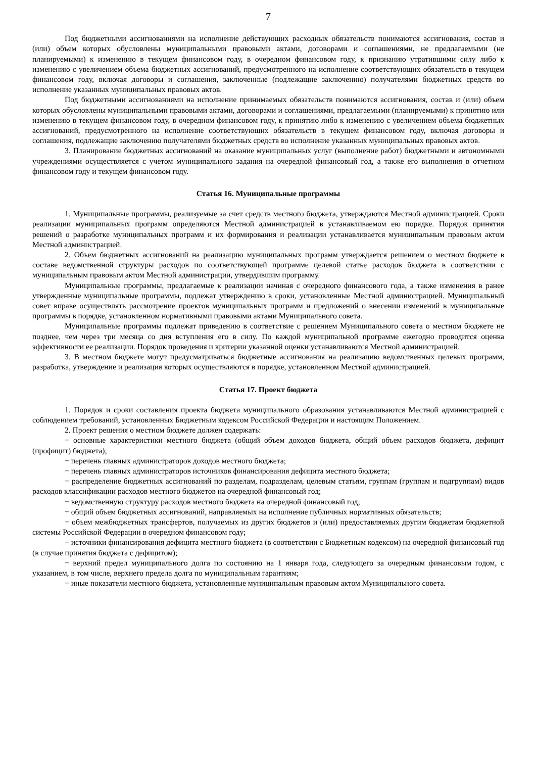7
Под бюджетными ассигнованиями на исполнение действующих расходных обязательств понимаются ассигнования, состав и (или) объем которых обусловлены муниципальными правовыми актами, договорами и соглашениями, не предлагаемыми (не планируемыми) к изменению в текущем финансовом году, в очередном финансовом году, к признанию утратившими силу либо к изменению с увеличением объема бюджетных ассигнований, предусмотренного на исполнение соответствующих обязательств в текущем финансовом году, включая договоры и соглашения, заключенные (подлежащие заключению) получателями бюджетных средств во исполнение указанных муниципальных правовых актов.
Под бюджетными ассигнованиями на исполнение принимаемых обязательств понимаются ассигнования, состав и (или) объем которых обусловлены муниципальными правовыми актами, договорами и соглашениями, предлагаемыми (планируемыми) к принятию или изменению в текущем финансовом году, в очередном финансовом году, к принятию либо к изменению с увеличением объема бюджетных ассигнований, предусмотренного на исполнение соответствующих обязательств в текущем финансовом году, включая договоры и соглашения, подлежащие заключению получателями бюджетных средств во исполнение указанных муниципальных правовых актов.
3. Планирование бюджетных ассигнований на оказание муниципальных услуг (выполнение работ) бюджетными и автономными учреждениями осуществляется с учетом муниципального задания на очередной финансовый год, а также его выполнения в отчетном финансовом году и текущем финансовом году.
Статья 16. Муниципальные программы
1. Муниципальные программы, реализуемые за счет средств местного бюджета, утверждаются Местной администрацией. Сроки реализации муниципальных программ определяются Местной администрацией в устанавливаемом ею порядке. Порядок принятия решений о разработке муниципальных программ и их формирования и реализации устанавливается муниципальным правовым актом Местной администрацией.
2. Объем бюджетных ассигнований на реализацию муниципальных программ утверждается решением о местном бюджете в составе ведомственной структуры расходов по соответствующей программе целевой статье расходов бюджета в соответствии с муниципальным правовым актом Местной администрации, утвердившим программу.
Муниципальные программы, предлагаемые к реализации начиная с очередного финансового года, а также изменения в ранее утвержденные муниципальные программы, подлежат утверждению в сроки, установленные Местной администрацией. Муниципальный совет вправе осуществлять рассмотрение проектов муниципальных программ и предложений о внесении изменений в муниципальные программы в порядке, установленном нормативными правовыми актами Муниципального совета.
Муниципальные программы подлежат приведению в соответствие с решением Муниципального совета о местном бюджете не позднее, чем через три месяца со дня вступления его в силу. По каждой муниципальной программе ежегодно проводится оценка эффективности ее реализации. Порядок проведения и критерии указанной оценки устанавливаются Местной администрацией.
3. В местном бюджете могут предусматриваться бюджетные ассигнования на реализацию ведомственных целевых программ, разработка, утверждение и реализация которых осуществляются в порядке, установленном Местной администрацией.
Статья 17. Проект бюджета
1. Порядок и сроки составления проекта бюджета муниципального образования устанавливаются Местной администрацией с соблюдением требований, установленных Бюджетным кодексом Российской Федерации и настоящим Положением.
2. Проект решения о местном бюджете должен содержать:
− основные характеристики местного бюджета (общий объем доходов бюджета, общий объем расходов бюджета, дефицит (профицит) бюджета);
− перечень главных администраторов доходов местного бюджета;
− перечень главных администраторов источников финансирования дефицита местного бюджета;
− распределение бюджетных ассигнований по разделам, подразделам, целевым статьям, группам (группам и подгруппам) видов расходов классификации расходов местного бюджетов на очередной финансовый год;
− ведомственную структуру расходов местного бюджета на очередной финансовый год;
− общий объем бюджетных ассигнований, направляемых на исполнение публичных нормативных обязательств;
− объем межбюджетных трансфертов, получаемых из других бюджетов и (или) предоставляемых другим бюджетам бюджетной системы Российской Федерации в очередном финансовом году;
− источники финансирования дефицита местного бюджета (в соответствии с Бюджетным кодексом) на очередной финансовый год (в случае принятия бюджета с дефицитом);
− верхний предел муниципального долга по состоянию на 1 января года, следующего за очередным финансовым годом, с указанием, в том числе, верхнего предела долга по муниципальным гарантиям;
− иные показатели местного бюджета, установленные муниципальным правовым актом Муниципального совета.